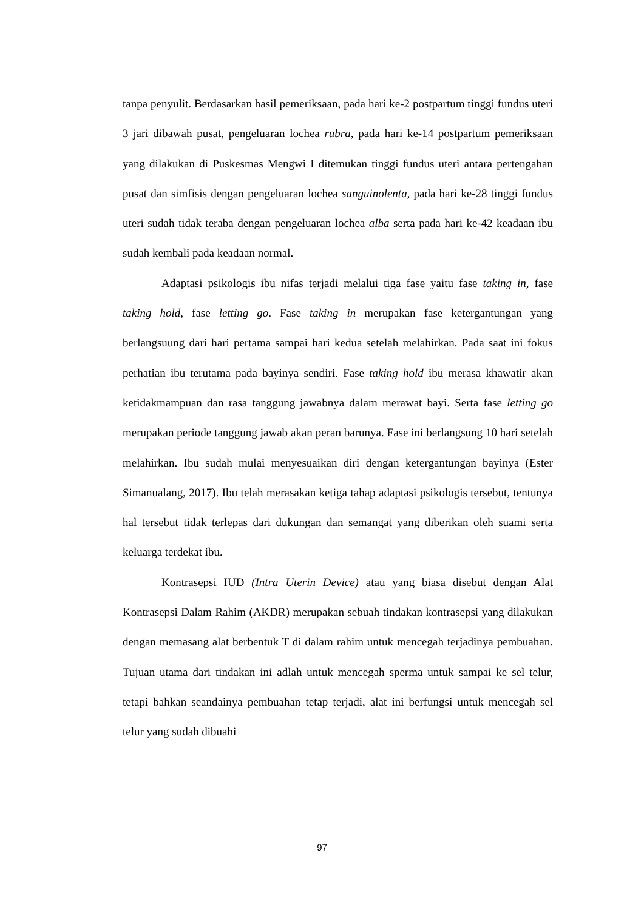tanpa penyulit. Berdasarkan hasil pemeriksaan, pada hari ke-2 postpartum tinggi fundus uteri 3 jari dibawah pusat, pengeluaran lochea rubra, pada hari ke-14 postpartum pemeriksaan yang dilakukan di Puskesmas Mengwi I ditemukan tinggi fundus uteri antara pertengahan pusat dan simfisis dengan pengeluaran lochea sanguinolenta, pada hari ke-28 tinggi fundus uteri sudah tidak teraba dengan pengeluaran lochea alba serta pada hari ke-42 keadaan ibu sudah kembali pada keadaan normal.
Adaptasi psikologis ibu nifas terjadi melalui tiga fase yaitu fase taking in, fase taking hold, fase letting go. Fase taking in merupakan fase ketergantungan yang berlangsuung dari hari pertama sampai hari kedua setelah melahirkan. Pada saat ini fokus perhatian ibu terutama pada bayinya sendiri. Fase taking hold ibu merasa khawatir akan ketidakmampuan dan rasa tanggung jawabnya dalam merawat bayi. Serta fase letting go merupakan periode tanggung jawab akan peran barunya. Fase ini berlangsung 10 hari setelah melahirkan. Ibu sudah mulai menyesuaikan diri dengan ketergantungan bayinya (Ester Simanualang, 2017). Ibu telah merasakan ketiga tahap adaptasi psikologis tersebut, tentunya hal tersebut tidak terlepas dari dukungan dan semangat yang diberikan oleh suami serta keluarga terdekat ibu.
Kontrasepsi IUD (Intra Uterin Device) atau yang biasa disebut dengan Alat Kontrasepsi Dalam Rahim (AKDR) merupakan sebuah tindakan kontrasepsi yang dilakukan dengan memasang alat berbentuk T di dalam rahim untuk mencegah terjadinya pembuahan. Tujuan utama dari tindakan ini adlah untuk mencegah sperma untuk sampai ke sel telur, tetapi bahkan seandainya pembuahan tetap terjadi, alat ini berfungsi untuk mencegah sel telur yang sudah dibuahi
97